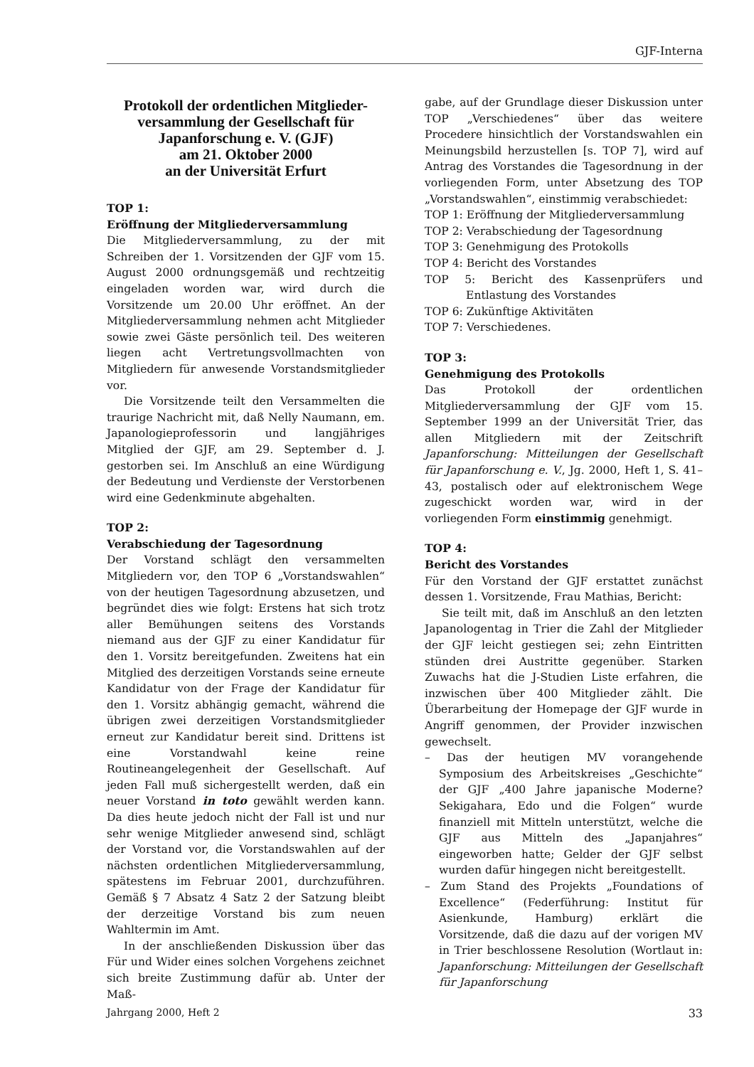GJF-Interna
Protokoll der ordentlichen Mitglieder-versammlung der Gesellschaft für Japanforschung e. V. (GJF)
am 21. Oktober 2000
an der Universität Erfurt
TOP 1:
Eröffnung der Mitgliederversammlung
Die Mitgliederversammlung, zu der mit Schreiben der 1. Vorsitzenden der GJF vom 15. August 2000 ordnungsgemäß und rechtzeitig eingeladen worden war, wird durch die Vorsitzende um 20.00 Uhr eröffnet. An der Mitgliederversammlung nehmen acht Mitglieder sowie zwei Gäste persönlich teil. Des weiteren liegen acht Vertretungsvollmachten von Mitgliedern für anwesende Vorstandsmitglieder vor.
Die Vorsitzende teilt den Versammelten die traurige Nachricht mit, daß Nelly Naumann, em. Japanologieprofessorin und langjähriges Mitglied der GJF, am 29. September d. J. gestorben sei. Im Anschluß an eine Würdigung der Bedeutung und Verdienste der Verstorbenen wird eine Gedenkminute abgehalten.
TOP 2:
Verabschiedung der Tagesordnung
Der Vorstand schlägt den versammelten Mitgliedern vor, den TOP 6 „Vorstandswahlen“ von der heutigen Tagesordnung abzusetzen, und begründet dies wie folgt: Erstens hat sich trotz aller Bemühungen seitens des Vorstands niemand aus der GJF zu einer Kandidatur für den 1. Vorsitz bereitgefunden. Zweitens hat ein Mitglied des derzeitigen Vorstands seine erneute Kandidatur von der Frage der Kandidatur für den 1. Vorsitz abhängig gemacht, während die übrigen zwei derzeitigen Vorstandsmitglieder erneut zur Kandidatur bereit sind. Drittens ist eine Vorstandwahl keine reine Routineangelegenheit der Gesellschaft. Auf jeden Fall muß sichergestellt werden, daß ein neuer Vorstand in toto gewählt werden kann. Da dies heute jedoch nicht der Fall ist und nur sehr wenige Mitglieder anwesend sind, schlägt der Vorstand vor, die Vorstandswahlen auf der nächsten ordentlichen Mitgliederversammlung, spätestens im Februar 2001, durchzuführen. Gemäß § 7 Absatz 4 Satz 2 der Satzung bleibt der derzeitige Vorstand bis zum neuen Wahltermin im Amt.
In der anschließenden Diskussion über das Für und Wider eines solchen Vorgehens zeichnet sich breite Zustimmung dafür ab. Unter der Maß-
gabe, auf der Grundlage dieser Diskussion unter TOP „Verschiedenes“ über das weitere Procedere hinsichtlich der Vorstandswahlen ein Meinungsbild herzustellen [s. TOP 7], wird auf Antrag des Vorstandes die Tagesordnung in der vorliegenden Form, unter Absetzung des TOP „Vorstandswahlen“, einstimmig verabschiedet:
TOP 1: Eröffnung der Mitgliederversammlung
TOP 2: Verabschiedung der Tagesordnung
TOP 3: Genehmigung des Protokolls
TOP 4: Bericht des Vorstandes
TOP 5: Bericht des Kassenprüfers und Entlastung des Vorstandes
TOP 6: Zukünftige Aktivitäten
TOP 7: Verschiedenes.
TOP 3:
Genehmigung des Protokolls
Das Protokoll der ordentlichen Mitgliederversammlung der GJF vom 15. September 1999 an der Universität Trier, das allen Mitgliedern mit der Zeitschrift Japanforschung: Mitteilungen der Gesellschaft für Japanforschung e. V., Jg. 2000, Heft 1, S. 41–43, postalisch oder auf elektronischem Wege zugeschickt worden war, wird in der vorliegenden Form einstimmig genehmigt.
TOP 4:
Bericht des Vorstandes
Für den Vorstand der GJF erstattet zunächst dessen 1. Vorsitzende, Frau Mathias, Bericht:
Sie teilt mit, daß im Anschluß an den letzten Japanologentag in Trier die Zahl der Mitglieder der GJF leicht gestiegen sei; zehn Eintritten stünden drei Austritte gegenüber. Starken Zuwachs hat die J-Studien Liste erfahren, die inzwischen über 400 Mitglieder zählt. Die Überarbeitung der Homepage der GJF wurde in Angriff genommen, der Provider inzwischen gewechselt.
– Das der heutigen MV vorangehende Symposium des Arbeitskreises „Geschichte“ der GJF „400 Jahre japanische Moderne? Sekigahara, Edo und die Folgen“ wurde finanziell mit Mitteln unterstützt, welche die GJF aus Mitteln des „Japanjahres“ eingeworben hatte; Gelder der GJF selbst wurden dafür hingegen nicht bereitgestellt.
– Zum Stand des Projekts „Foundations of Excellence“ (Federführung: Institut für Asienkunde, Hamburg) erklärt die Vorsitzende, daß die dazu auf der vorigen MV in Trier beschlossene Resolution (Wortlaut in: Japanforschung: Mitteilungen der Gesellschaft für Japanforschung
Jahrgang 2000, Heft 2 33